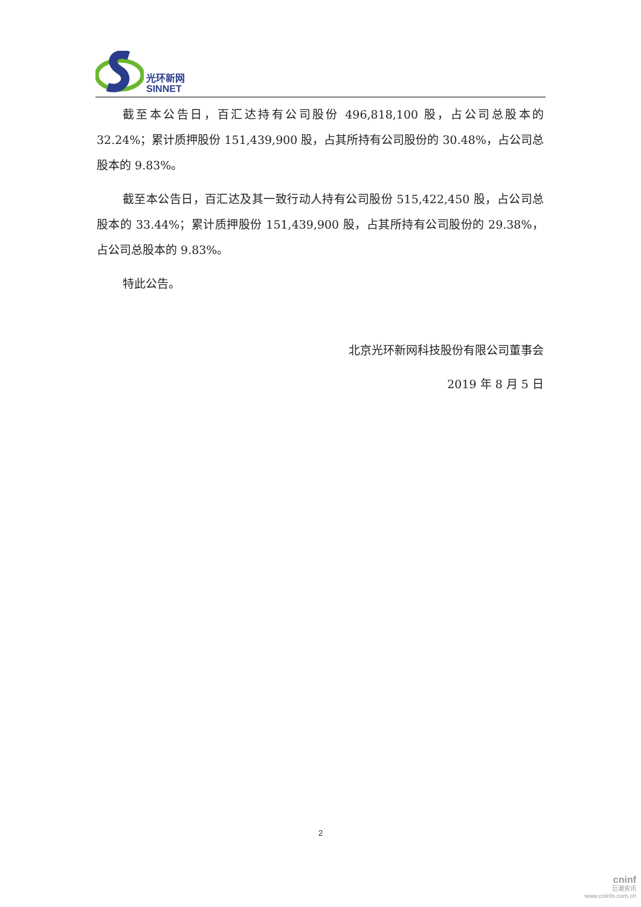光环新网
SINNET
截至本公告日，百汇达持有公司股份 496,818,100 股，占公司总股本的 32.24%；累计质押股份 151,439,900 股，占其所持有公司股份的 30.48%，占公司总股本的 9.83%。
截至本公告日，百汇达及其一致行动人持有公司股份 515,422,450 股，占公司总股本的 33.44%；累计质押股份 151,439,900 股，占其所持有公司股份的 29.38%，占公司总股本的 9.83%。
特此公告。
北京光环新网科技股份有限公司董事会
2019 年 8 月 5 日
2
cninf
巨潮资讯
www.cninfo.com.cn